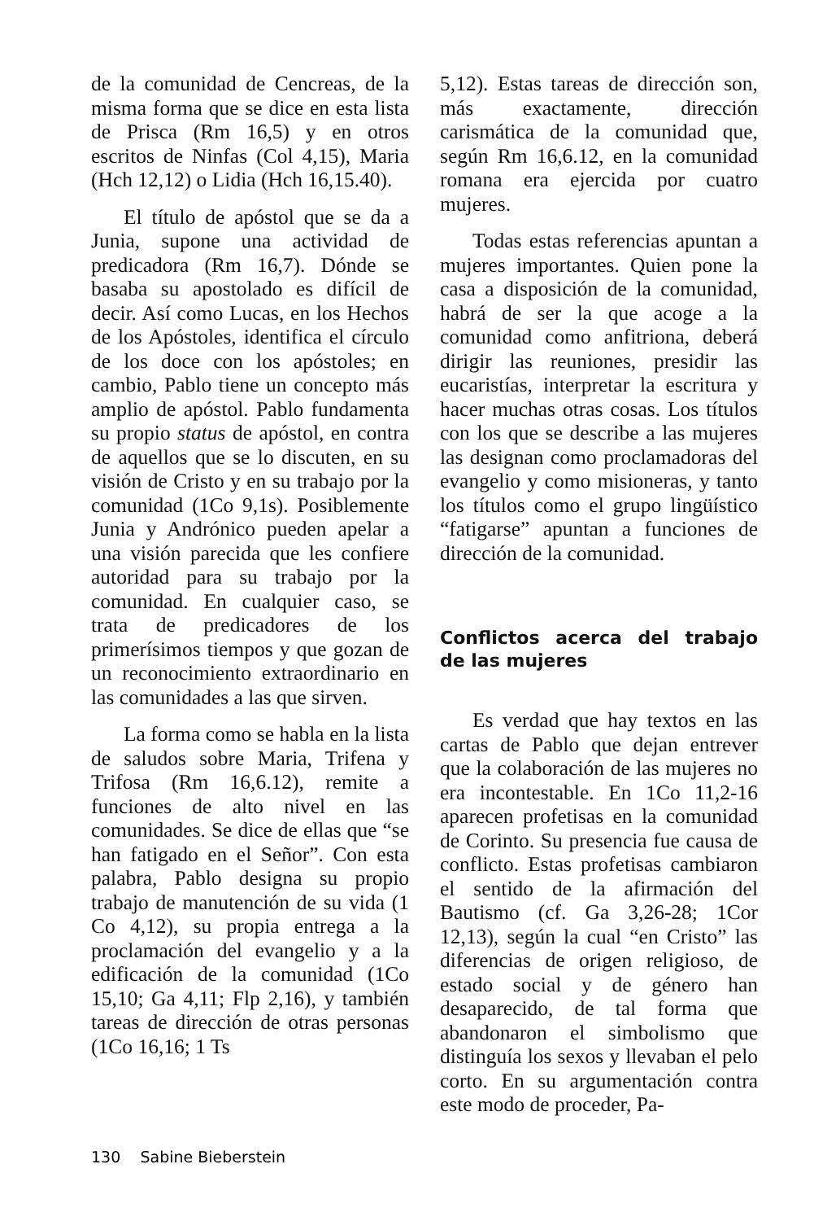de la comunidad de Cencreas, de la misma forma que se dice en esta lista de Prisca (Rm 16,5) y en otros escritos de Ninfas (Col 4,15), Maria (Hch 12,12) o Lidia (Hch 16,15.40).
El título de apóstol que se da a Junia, supone una actividad de predicadora (Rm 16,7). Dónde se basaba su apostolado es difícil de decir. Así como Lucas, en los Hechos de los Apóstoles, identifica el círculo de los doce con los apóstoles; en cambio, Pablo tiene un concepto más amplio de apóstol. Pablo fundamenta su propio status de apóstol, en contra de aquellos que se lo discuten, en su visión de Cristo y en su trabajo por la comunidad (1Co 9,1s). Posiblemente Junia y Andrónico pueden apelar a una visión parecida que les confiere autoridad para su trabajo por la comunidad. En cualquier caso, se trata de predicadores de los primerísimos tiempos y que gozan de un reconocimiento extraordinario en las comunidades a las que sirven.
La forma como se habla en la lista de saludos sobre Maria, Trifena y Trifosa (Rm 16,6.12), remite a funciones de alto nivel en las comunidades. Se dice de ellas que “se han fatigado en el Señor”. Con esta palabra, Pablo designa su propio trabajo de manutención de su vida (1 Co 4,12), su propia entrega a la proclamación del evangelio y a la edificación de la comunidad (1Co 15,10; Ga 4,11; Flp 2,16), y también tareas de dirección de otras personas (1Co 16,16; 1 Ts
5,12). Estas tareas de dirección son, más exactamente, dirección carismática de la comunidad que, según Rm 16,6.12, en la comunidad romana era ejercida por cuatro mujeres.
Todas estas referencias apuntan a mujeres importantes. Quien pone la casa a disposición de la comunidad, habrá de ser la que acoge a la comunidad como anfitriona, deberá dirigir las reuniones, presidir las eucaristías, interpretar la escritura y hacer muchas otras cosas. Los títulos con los que se describe a las mujeres las designan como proclamadoras del evangelio y como misioneras, y tanto los títulos como el grupo lingüístico “fatigarse” apuntan a funciones de dirección de la comunidad.
Conflictos acerca del trabajo de las mujeres
Es verdad que hay textos en las cartas de Pablo que dejan entrever que la colaboración de las mujeres no era incontestable. En 1Co 11,2-16 aparecen profetisas en la comunidad de Corinto. Su presencia fue causa de conflicto. Estas profetisas cambiaron el sentido de la afirmación del Bautismo (cf. Ga 3,26-28; 1Cor 12,13), según la cual “en Cristo” las diferencias de origen religioso, de estado social y de género han desaparecido, de tal forma que abandonaron el simbolismo que distinguía los sexos y llevaban el pelo corto. En su argumentación contra este modo de proceder, Pa-
130 Sabine Bieberstein